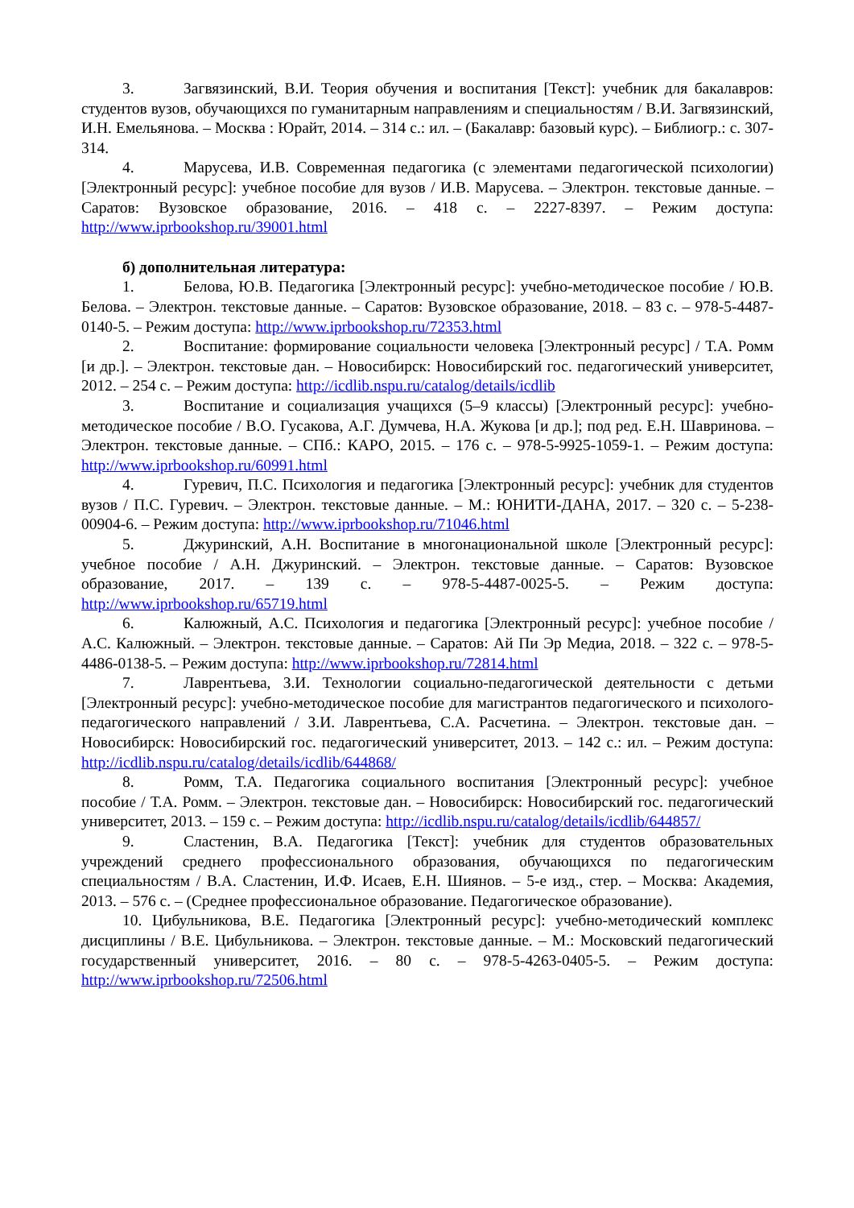3. Загвязинский, В.И. Теория обучения и воспитания [Текст]: учебник для бакалавров: студентов вузов, обучающихся по гуманитарным направлениям и специальностям / В.И. Загвязинский, И.Н. Емельянова. – Москва : Юрайт, 2014. – 314 с.: ил. – (Бакалавр: базовый курс). – Библиогр.: с. 307-314.
4. Марусева, И.В. Современная педагогика (с элементами педагогической психологии) [Электронный ресурс]: учебное пособие для вузов / И.В. Марусева. – Электрон. текстовые данные. – Саратов: Вузовское образование, 2016. – 418 c. – 2227-8397. – Режим доступа: http://www.iprbookshop.ru/39001.html
б) дополнительная литература:
1. Белова, Ю.В. Педагогика [Электронный ресурс]: учебно-методическое пособие / Ю.В. Белова. – Электрон. текстовые данные. – Саратов: Вузовское образование, 2018. – 83 c. – 978-5-4487-0140-5. – Режим доступа: http://www.iprbookshop.ru/72353.html
2. Воспитание: формирование социальности человека [Электронный ресурс] / Т.А. Ромм [и др.]. – Электрон. текстовые дан. – Новосибирск: Новосибирский гос. педагогический университет, 2012. – 254 с. – Режим доступа: http://icdlib.nspu.ru/catalog/details/icdlib
3. Воспитание и социализация учащихся (5–9 классы) [Электронный ресурс]: учебно-методическое пособие / В.О. Гусакова, А.Г. Думчева, Н.А. Жукова [и др.]; под ред. Е.Н. Шавринова. – Электрон. текстовые данные. – СПб.: КАРО, 2015. – 176 c. – 978-5-9925-1059-1. – Режим доступа: http://www.iprbookshop.ru/60991.html
4. Гуревич, П.С. Психология и педагогика [Электронный ресурс]: учебник для студентов вузов / П.С. Гуревич. – Электрон. текстовые данные. – М.: ЮНИТИ-ДАНА, 2017. – 320 c. – 5-238-00904-6. – Режим доступа: http://www.iprbookshop.ru/71046.html
5. Джуринский, А.Н. Воспитание в многонациональной школе [Электронный ресурс]: учебное пособие / А.Н. Джуринский. – Электрон. текстовые данные. – Саратов: Вузовское образование, 2017. – 139 c. – 978-5-4487-0025-5. – Режим доступа: http://www.iprbookshop.ru/65719.html
6. Калюжный, А.С. Психология и педагогика [Электронный ресурс]: учебное пособие / А.С. Калюжный. – Электрон. текстовые данные. – Саратов: Ай Пи Эр Медиа, 2018. – 322 c. – 978-5-4486-0138-5. – Режим доступа: http://www.iprbookshop.ru/72814.html
7. Лаврентьева, З.И. Технологии социально-педагогической деятельности с детьми [Электронный ресурс]: учебно-методическое пособие для магистрантов педагогического и психолого-педагогического направлений / З.И. Лаврентьева, С.А. Расчетина. – Электрон. текстовые дан. – Новосибирск: Новосибирский гос. педагогический университет, 2013. – 142 с.: ил. – Режим доступа: http://icdlib.nspu.ru/catalog/details/icdlib/644868/
8. Ромм, Т.А. Педагогика социального воспитания [Электронный ресурс]: учебное пособие / Т.А. Ромм. – Электрон. текстовые дан. – Новосибирск: Новосибирский гос. педагогический университет, 2013. – 159 с. – Режим доступа: http://icdlib.nspu.ru/catalog/details/icdlib/644857/
9. Сластенин, В.А. Педагогика [Текст]: учебник для студентов образовательных учреждений среднего профессионального образования, обучающихся по педагогическим специальностям / В.А. Сластенин, И.Ф. Исаев, Е.Н. Шиянов. – 5-е изд., стер. – Москва: Академия, 2013. – 576 с. – (Среднее профессиональное образование. Педагогическое образование).
10. Цибульникова, В.Е. Педагогика [Электронный ресурс]: учебно-методический комплекс дисциплины / В.Е. Цибульникова. – Электрон. текстовые данные. – М.: Московский педагогический государственный университет, 2016. – 80 c. – 978-5-4263-0405-5. – Режим доступа: http://www.iprbookshop.ru/72506.html